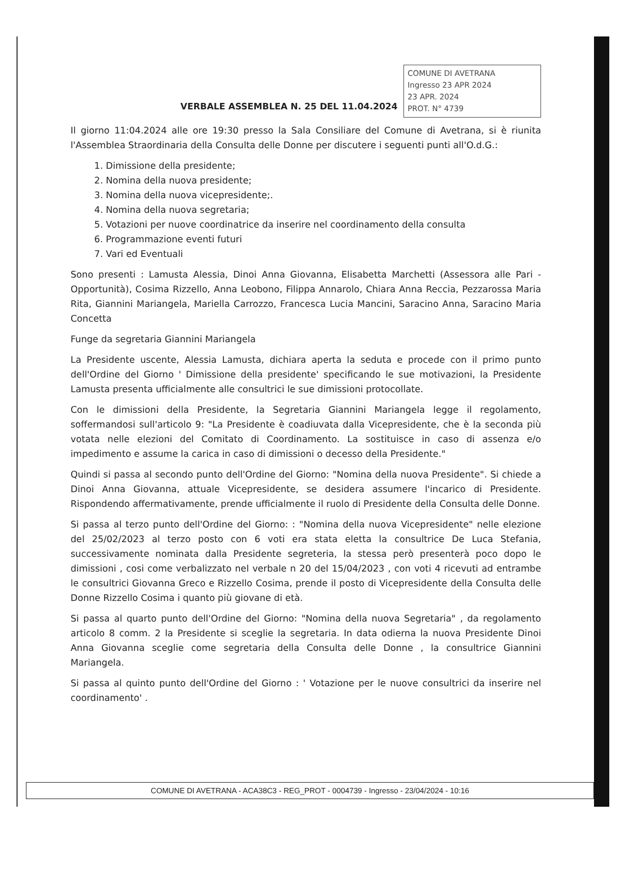VERBALE ASSEMBLEA N. 25 DEL 11.04.2024
COMUNE DI AVETRANA
Ingresso 23 APR 2024
23 APR. 2024
PROT. N° 4739
Il giorno 11:04.2024 alle ore 19:30 presso la Sala Consiliare del Comune di Avetrana, si è riunita l'Assemblea Straordinaria della Consulta delle Donne per discutere i seguenti punti all'O.d.G.:
1. Dimissione della presidente;
2. Nomina della nuova presidente;
3. Nomina della nuova vicepresidente;.
4. Nomina della nuova segretaria;
5. Votazioni per nuove coordinatrice da inserire nel coordinamento della consulta
6. Programmazione eventi futuri
7. Vari ed Eventuali
Sono presenti : Lamusta Alessia, Dinoi Anna Giovanna, Elisabetta Marchetti (Assessora alle Pari - Opportunità), Cosima Rizzello, Anna Leobono, Filippa Annarolo, Chiara Anna Reccia, Pezzarossa Maria Rita, Giannini Mariangela, Mariella Carrozzo, Francesca Lucia Mancini, Saracino Anna, Saracino Maria Concetta
Funge da segretaria Giannini Mariangela
La Presidente uscente, Alessia Lamusta, dichiara aperta la seduta e procede con il primo punto dell'Ordine del Giorno ' Dimissione della presidente' specificando le sue motivazioni, la Presidente Lamusta presenta ufficialmente alle consultrici le sue dimissioni protocollate.
Con le dimissioni della Presidente, la Segretaria Giannini Mariangela legge il regolamento, soffermandosi sull'articolo 9: "La Presidente è coadiuvata dalla Vicepresidente, che è la seconda più votata nelle elezioni del Comitato di Coordinamento. La sostituisce in caso di assenza e/o impedimento e assume la carica in caso di dimissioni o decesso della Presidente."
Quindi si passa al secondo punto dell'Ordine del Giorno: "Nomina della nuova Presidente". Si chiede a Dinoi Anna Giovanna, attuale Vicepresidente, se desidera assumere l'incarico di Presidente. Rispondendo affermativamente, prende ufficialmente il ruolo di Presidente della Consulta delle Donne.
Si passa al terzo punto dell'Ordine del Giorno: : "Nomina della nuova Vicepresidente" nelle elezione del 25/02/2023 al terzo posto con 6 voti era stata eletta la consultrice De Luca Stefania, successivamente nominata dalla Presidente segreteria, la stessa però presenterà poco dopo le dimissioni , cosi come verbalizzato nel verbale n 20 del 15/04/2023 , con voti 4 ricevuti ad entrambe le consultrici Giovanna Greco e Rizzello Cosima, prende il posto di Vicepresidente della Consulta delle Donne Rizzello Cosima i quanto più giovane di età.
Si passa al quarto punto dell'Ordine del Giorno: "Nomina della nuova Segretaria" , da regolamento articolo 8 comm. 2 la Presidente si sceglie la segretaria. In data odierna la nuova Presidente Dinoi Anna Giovanna sceglie come segretaria della Consulta delle Donne , la consultrice Giannini Mariangela.
Si passa al quinto punto dell'Ordine del Giorno : ' Votazione per le nuove consultrici da inserire nel coordinamento' .
COMUNE DI AVETRANA - ACA38C3 - REG_PROT - 0004739 - Ingresso - 23/04/2024 - 10:16